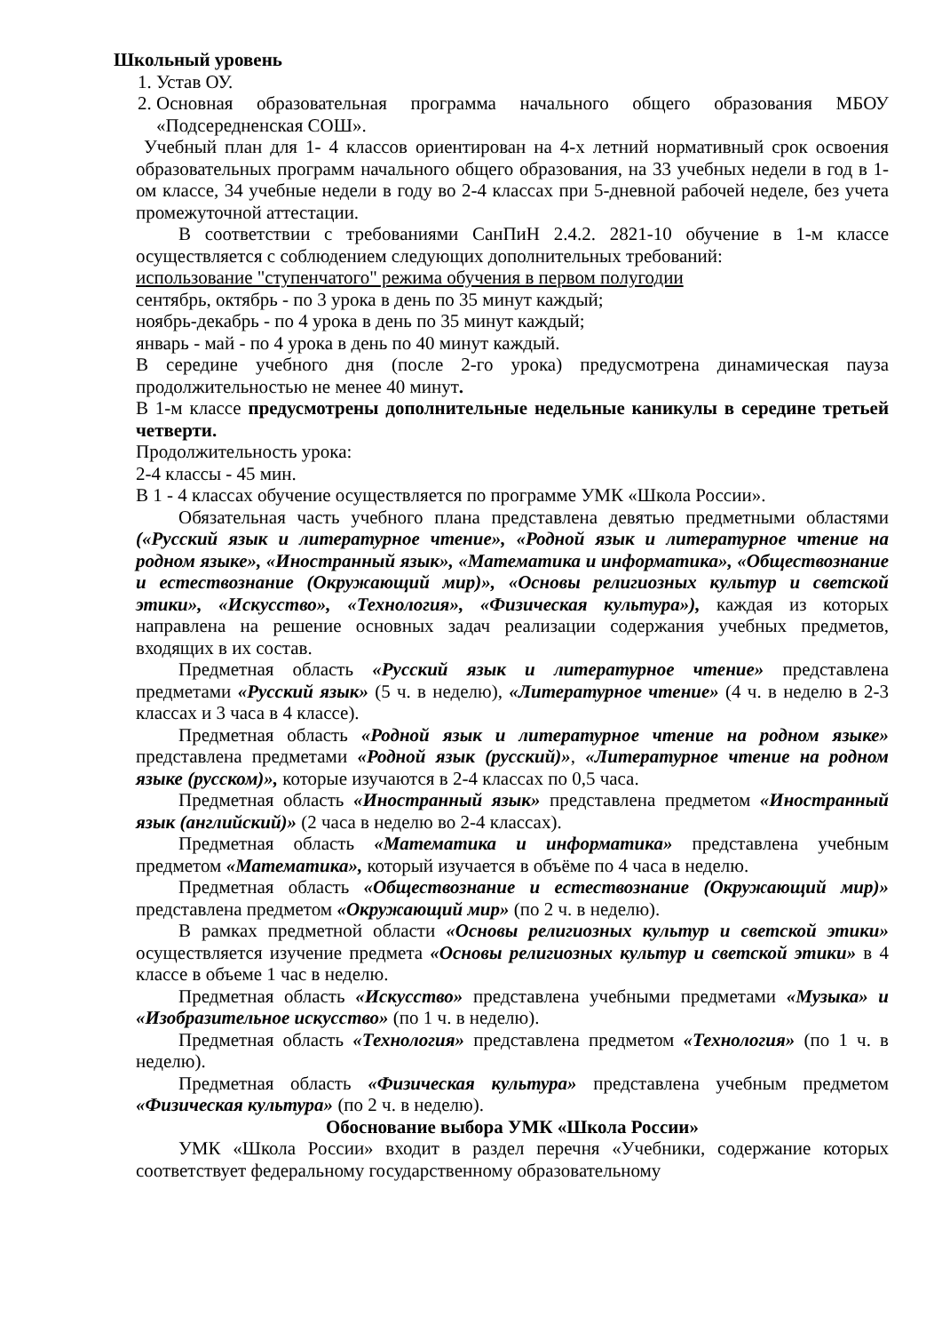Школьный уровень
1. Устав ОУ.
2. Основная образовательная программа начального общего образования МБОУ «Подсередненская СОШ».
Учебный план для 1- 4 классов ориентирован на 4-х летний нормативный срок освоения образовательных программ начального общего образования, на 33 учебных недели в год в 1-ом классе, 34 учебные недели в году во 2-4 классах при 5-дневной рабочей неделе, без учета промежуточной аттестации.
В соответствии с требованиями СанПиН 2.4.2. 2821-10 обучение в 1-м классе осуществляется с соблюдением следующих дополнительных требований:
использование "ступенчатого" режима обучения в первом полугодии
сентябрь, октябрь - по 3 урока в день по 35 минут каждый;
ноябрь-декабрь - по 4 урока в день по 35 минут каждый;
январь - май - по 4 урока в день по 40 минут каждый.
В середине учебного дня (после 2-го урока) предусмотрена динамическая пауза продолжительностью не менее 40 минут.
В 1-м классе предусмотрены дополнительные недельные каникулы в середине третьей четверти.
Продолжительность урока:
2-4 классы - 45 мин.
В 1 - 4 классах обучение осуществляется по программе УМК «Школа России».
Обязательная часть учебного плана представлена девятью предметными областями («Русский язык и литературное чтение», «Родной язык и литературное чтение на родном языке», «Иностранный язык», «Математика и информатика», «Обществознание и естествознание (Окружающий мир)», «Основы религиозных культур и светской этики», «Искусство», «Технология», «Физическая культура»), каждая из которых направлена на решение основных задач реализации содержания учебных предметов, входящих в их состав.
Предметная область «Русский язык и литературное чтение» представлена предметами «Русский язык» (5 ч. в неделю), «Литературное чтение» (4 ч. в неделю в 2-3 классах и 3 часа в 4 классе).
Предметная область «Родной язык и литературное чтение на родном языке» представлена предметами «Родной язык (русский)», «Литературное чтение на родном языке (русском)», которые изучаются в 2-4 классах по 0,5 часа.
Предметная область «Иностранный язык» представлена предметом «Иностранный язык (английский)» (2 часа в неделю во 2-4 классах).
Предметная область «Математика и информатика» представлена учебным предметом «Математика», который изучается в объёме по 4 часа в неделю.
Предметная область «Обществознание и естествознание (Окружающий мир)» представлена предметом «Окружающий мир» (по 2 ч. в неделю).
В рамках предметной области «Основы религиозных культур и светской этики» осуществляется изучение предмета «Основы религиозных культур и светской этики» в 4 классе в объеме 1 час в неделю.
Предметная область «Искусство» представлена учебными предметами «Музыка» и «Изобразительное искусство» (по 1 ч. в неделю).
Предметная область «Технология» представлена предметом «Технология» (по 1 ч. в неделю).
Предметная область «Физическая культура» представлена учебным предметом «Физическая культура» (по 2 ч. в неделю).
Обоснование выбора УМК «Школа России»
УМК «Школа России» входит в раздел перечня «Учебники, содержание которых соответствует федеральному государственному образовательному